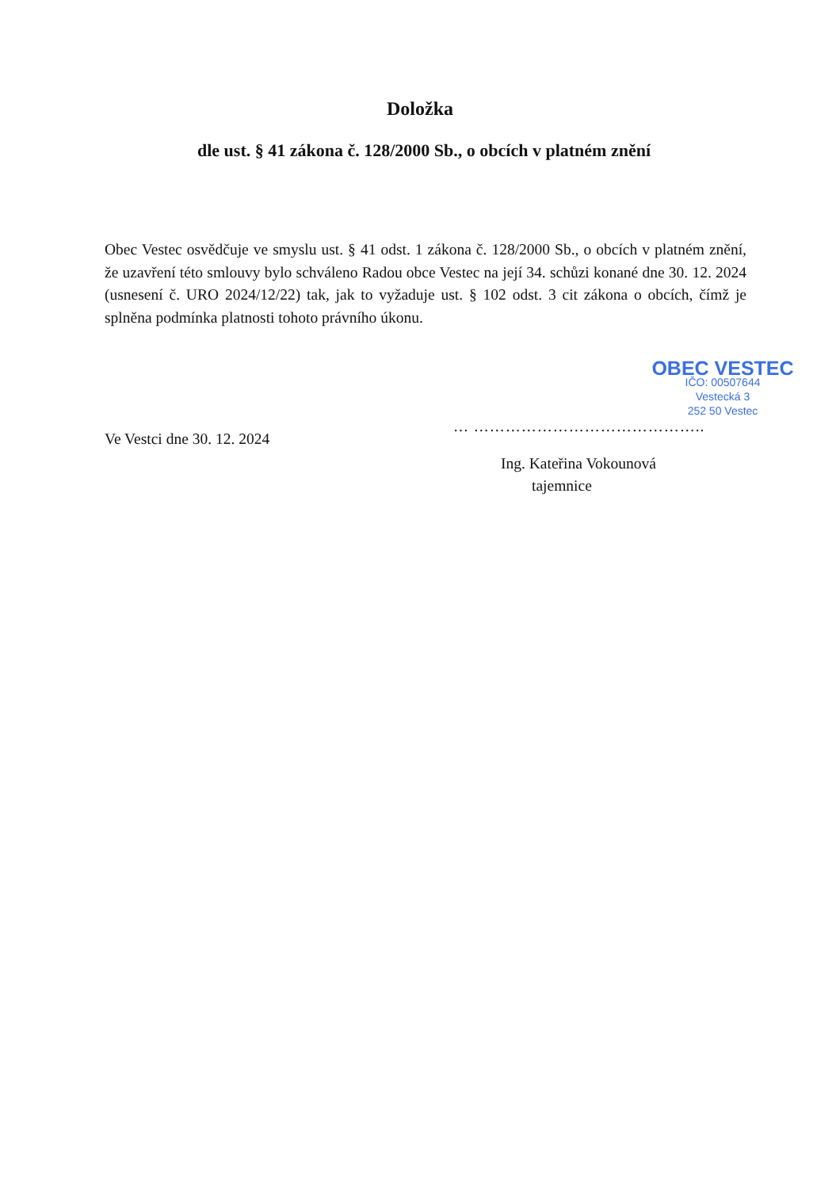Doložka
dle ust. § 41 zákona č. 128/2000 Sb., o obcích v platném znění
Obec Vestec osvědčuje ve smyslu ust. § 41 odst. 1 zákona č. 128/2000 Sb., o obcích v platném znění, že uzavření této smlouvy bylo schváleno Radou obce Vestec na její 34. schůzi konané dne 30. 12. 2024 (usnesení č. URO 2024/12/22) tak, jak to vyžaduje ust. § 102 odst. 3 cit zákona o obcích, čímž je splněna podmínka platnosti tohoto právního úkonu.
Ve Vestci dne 30. 12. 2024
OBEC VESTEC
IČO: 00507644
Vestecká 3
252 50 Vestec
… ……………………………………..
Ing. Kateřina Vokounová
tajemnice